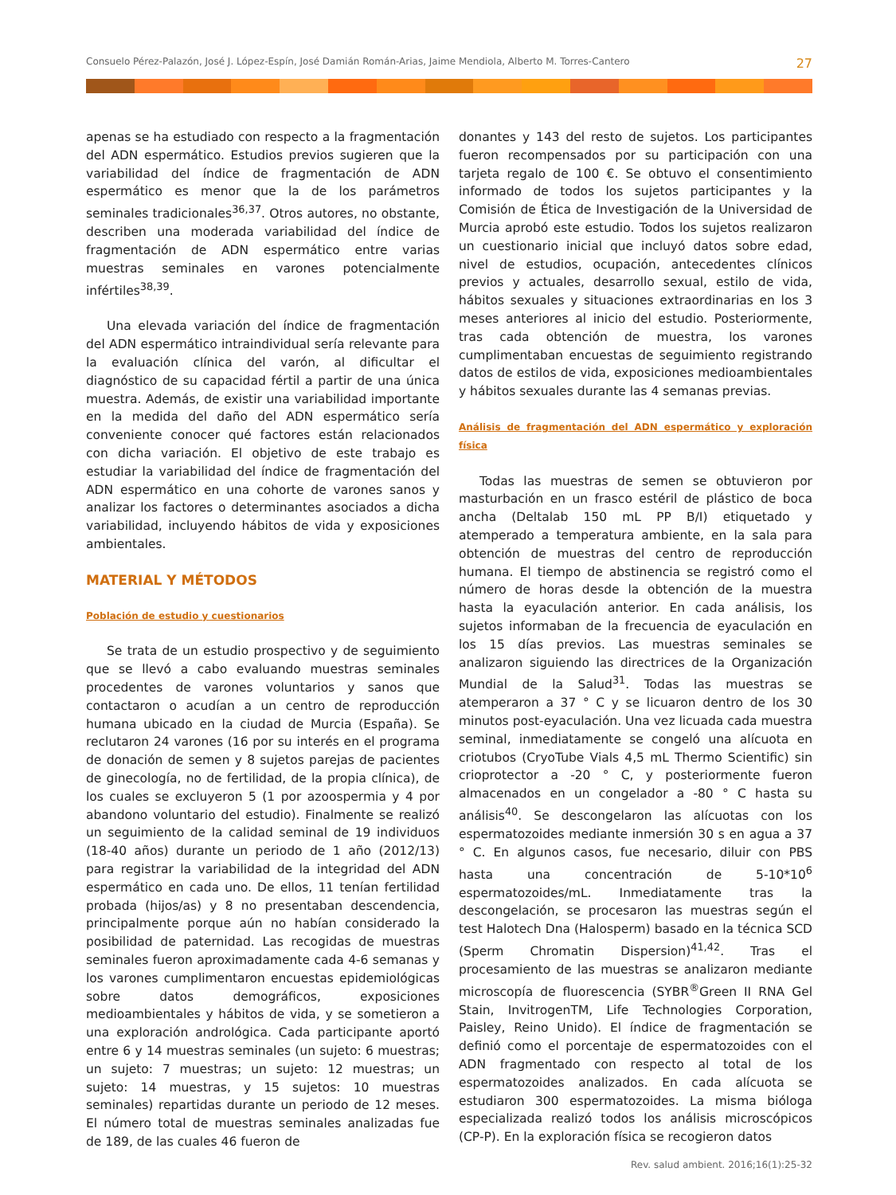Consuelo Pérez-Palazón, José J. López-Espín, José Damián Román-Arias, Jaime Mendiola, Alberto M. Torres-Cantero 27
apenas se ha estudiado con respecto a la fragmentación del ADN espermático. Estudios previos sugieren que la variabilidad del índice de fragmentación de ADN espermático es menor que la de los parámetros seminales tradicionales<sup>36,37</sup>. Otros autores, no obstante, describen una moderada variabilidad del índice de fragmentación de ADN espermático entre varias muestras seminales en varones potencialmente infértiles<sup>38,39</sup>.
Una elevada variación del índice de fragmentación del ADN espermático intraindividual sería relevante para la evaluación clínica del varón, al dificultar el diagnóstico de su capacidad fértil a partir de una única muestra. Además, de existir una variabilidad importante en la medida del daño del ADN espermático sería conveniente conocer qué factores están relacionados con dicha variación. El objetivo de este trabajo es estudiar la variabilidad del índice de fragmentación del ADN espermático en una cohorte de varones sanos y analizar los factores o determinantes asociados a dicha variabilidad, incluyendo hábitos de vida y exposiciones ambientales.
MATERIAL Y MÉTODOS
Población de estudio y cuestionarios
Se trata de un estudio prospectivo y de seguimiento que se llevó a cabo evaluando muestras seminales procedentes de varones voluntarios y sanos que contactaron o acudían a un centro de reproducción humana ubicado en la ciudad de Murcia (España). Se reclutaron 24 varones (16 por su interés en el programa de donación de semen y 8 sujetos parejas de pacientes de ginecología, no de fertilidad, de la propia clínica), de los cuales se excluyeron 5 (1 por azoospermia y 4 por abandono voluntario del estudio). Finalmente se realizó un seguimiento de la calidad seminal de 19 individuos (18-40 años) durante un periodo de 1 año (2012/13) para registrar la variabilidad de la integridad del ADN espermático en cada uno. De ellos, 11 tenían fertilidad probada (hijos/as) y 8 no presentaban descendencia, principalmente porque aún no habían considerado la posibilidad de paternidad. Las recogidas de muestras seminales fueron aproximadamente cada 4-6 semanas y los varones cumplimentaron encuestas epidemiológicas sobre datos demográficos, exposiciones medioambientales y hábitos de vida, y se sometieron a una exploración andrológica. Cada participante aportó entre 6 y 14 muestras seminales (un sujeto: 6 muestras; un sujeto: 7 muestras; un sujeto: 12 muestras; un sujeto: 14 muestras, y 15 sujetos: 10 muestras seminales) repartidas durante un periodo de 12 meses. El número total de muestras seminales analizadas fue de 189, de las cuales 46 fueron de
donantes y 143 del resto de sujetos. Los participantes fueron recompensados por su participación con una tarjeta regalo de 100 €. Se obtuvo el consentimiento informado de todos los sujetos participantes y la Comisión de Ética de Investigación de la Universidad de Murcia aprobó este estudio. Todos los sujetos realizaron un cuestionario inicial que incluyó datos sobre edad, nivel de estudios, ocupación, antecedentes clínicos previos y actuales, desarrollo sexual, estilo de vida, hábitos sexuales y situaciones extraordinarias en los 3 meses anteriores al inicio del estudio. Posteriormente, tras cada obtención de muestra, los varones cumplimentaban encuestas de seguimiento registrando datos de estilos de vida, exposiciones medioambientales y hábitos sexuales durante las 4 semanas previas.
Análisis de fragmentación del ADN espermático y exploración física
Todas las muestras de semen se obtuvieron por masturbación en un frasco estéril de plástico de boca ancha (Deltalab 150 mL PP B/I) etiquetado y atemperado a temperatura ambiente, en la sala para obtención de muestras del centro de reproducción humana. El tiempo de abstinencia se registró como el número de horas desde la obtención de la muestra hasta la eyaculación anterior. En cada análisis, los sujetos informaban de la frecuencia de eyaculación en los 15 días previos. Las muestras seminales se analizaron siguiendo las directrices de la Organización Mundial de la Salud<sup>31</sup>. Todas las muestras se atemperaron a 37 ° C y se licuaron dentro de los 30 minutos post-eyaculación. Una vez licuada cada muestra seminal, inmediatamente se congeló una alícuota en criotubos (CryoTube Vials 4,5 mL Thermo Scientific) sin crioprotector a -20 ° C, y posteriormente fueron almacenados en un congelador a -80 ° C hasta su análisis<sup>40</sup>. Se descongelaron las alícuotas con los espermatozoides mediante inmersión 30 s en agua a 37 ° C. En algunos casos, fue necesario, diluir con PBS hasta una concentración de 5-10*10<sup>6</sup> espermatozoides/mL. Inmediatamente tras la descongelación, se procesaron las muestras según el test Halotech Dna (Halosperm) basado en la técnica SCD (Sperm Chromatin Dispersion)<sup>41,42</sup>. Tras el procesamiento de las muestras se analizaron mediante microscopía de fluorescencia (SYBR<sup>®</sup>Green II RNA Gel Stain, InvitrogenTM, Life Technologies Corporation, Paisley, Reino Unido). El índice de fragmentación se definió como el porcentaje de espermatozoides con el ADN fragmentado con respecto al total de los espermatozoides analizados. En cada alícuota se estudiaron 300 espermatozoides. La misma bióloga especializada realizó todos los análisis microscópicos (CP-P). En la exploración física se recogieron datos
Rev. salud ambient. 2016;16(1):25-32